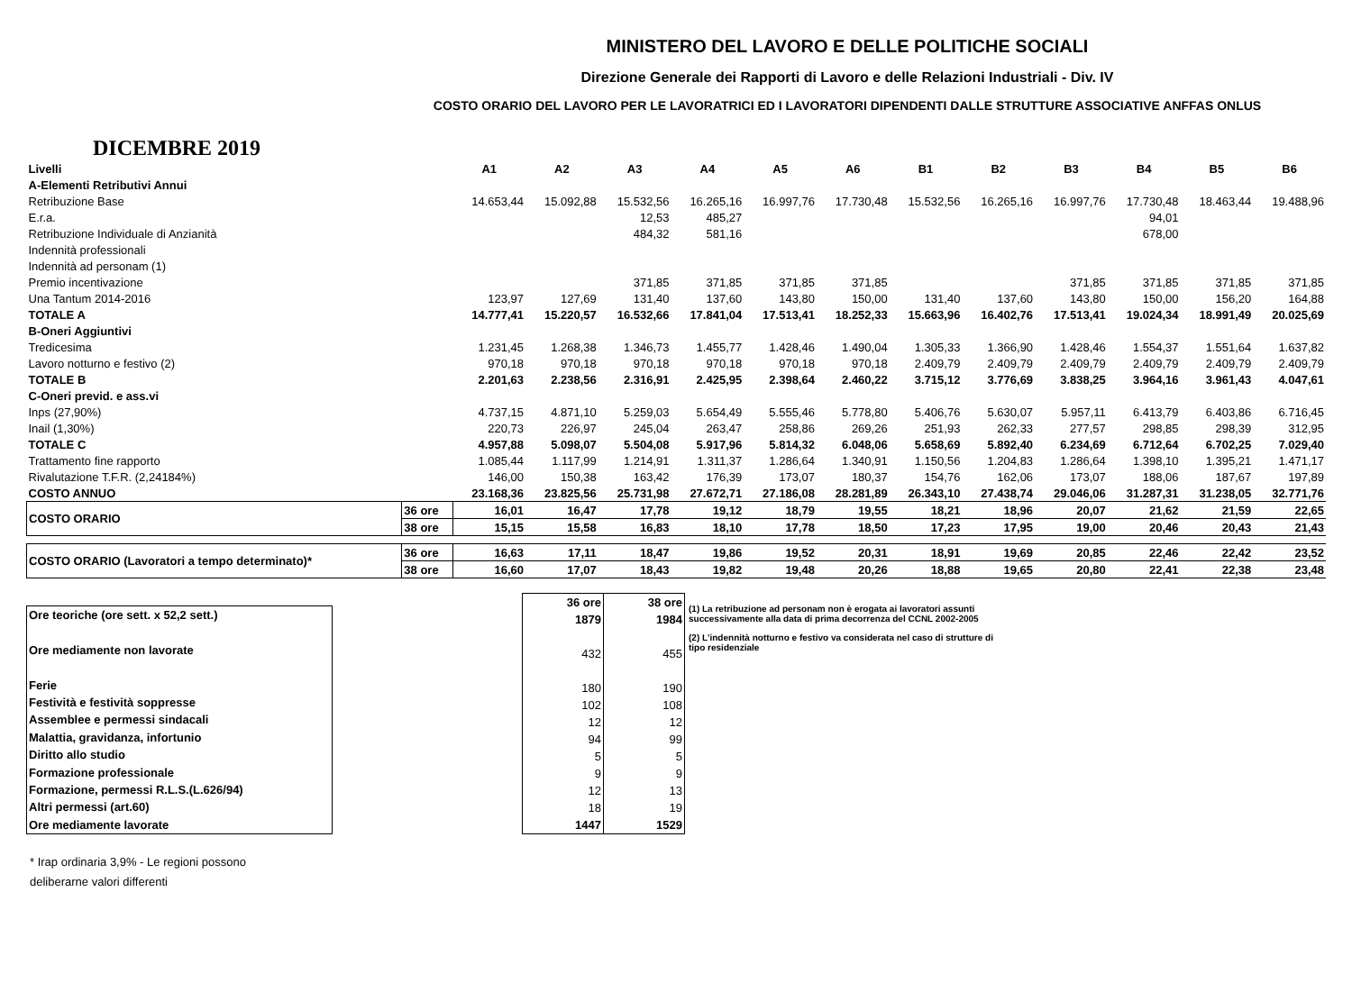MINISTERO DEL LAVORO E DELLE POLITICHE SOCIALI
Direzione Generale dei Rapporti di Lavoro e delle Relazioni Industriali - Div. IV
COSTO ORARIO DEL LAVORO PER LE LAVORATRICI ED I LAVORATORI DIPENDENTI DALLE STRUTTURE ASSOCIATIVE ANFFAS ONLUS
DICEMBRE 2019
| Livelli | | A1 | A2 | A3 | A4 | A5 | A6 | B1 | B2 | B3 | B4 | B5 | B6 |
| A-Elementi Retributivi Annui | | | | | | | | | | | | | |
| Retribuzione Base | | 14.653,44 | 15.092,88 | 15.532,56 | 16.265,16 | 16.997,76 | 17.730,48 | 15.532,56 | 16.265,16 | 16.997,76 | 17.730,48 | 18.463,44 | 19.488,96 |
| E.r.a. | | | | 12,53 | 485,27 | | | | | | 94,01 | | |
| Retribuzione Individuale di Anzianità | | | | 484,32 | 581,16 | | | | | | 678,00 | | |
| Indennità professionali | | | | | | | | | | | | | |
| Indennità ad personam (1) | | | | | | | | | | | | | |
| Premio incentivazione | | | | 371,85 | 371,85 | 371,85 | 371,85 | | | 371,85 | 371,85 | 371,85 | 371,85 |
| Una Tantum 2014-2016 | | 123,97 | 127,69 | 131,40 | 137,60 | 143,80 | 150,00 | 131,40 | 137,60 | 143,80 | 150,00 | 156,20 | 164,88 |
| TOTALE A | | 14.777,41 | 15.220,57 | 16.532,66 | 17.841,04 | 17.513,41 | 18.252,33 | 15.663,96 | 16.402,76 | 17.513,41 | 19.024,34 | 18.991,49 | 20.025,69 |
| B-Oneri Aggiuntivi | | | | | | | | | | | | | |
| Tredicesima | | 1.231,45 | 1.268,38 | 1.346,73 | 1.455,77 | 1.428,46 | 1.490,04 | 1.305,33 | 1.366,90 | 1.428,46 | 1.554,37 | 1.551,64 | 1.637,82 |
| Lavoro notturno e festivo (2) | | 970,18 | 970,18 | 970,18 | 970,18 | 970,18 | 970,18 | 2.409,79 | 2.409,79 | 2.409,79 | 2.409,79 | 2.409,79 | 2.409,79 |
| TOTALE B | | 2.201,63 | 2.238,56 | 2.316,91 | 2.425,95 | 2.398,64 | 2.460,22 | 3.715,12 | 3.776,69 | 3.838,25 | 3.964,16 | 3.961,43 | 4.047,61 |
| C-Oneri previd. e ass.vi | | | | | | | | | | | | | |
| Inps (27,90%) | | 4.737,15 | 4.871,10 | 5.259,03 | 5.654,49 | 5.555,46 | 5.778,80 | 5.406,76 | 5.630,07 | 5.957,11 | 6.413,79 | 6.403,86 | 6.716,45 |
| Inail (1,30%) | | 220,73 | 226,97 | 245,04 | 263,47 | 258,86 | 269,26 | 251,93 | 262,33 | 277,57 | 298,85 | 298,39 | 312,95 |
| TOTALE C | | 4.957,88 | 5.098,07 | 5.504,08 | 5.917,96 | 5.814,32 | 6.048,06 | 5.658,69 | 5.892,40 | 6.234,69 | 6.712,64 | 6.702,25 | 7.029,40 |
| Trattamento fine rapporto | | 1.085,44 | 1.117,99 | 1.214,91 | 1.311,37 | 1.286,64 | 1.340,91 | 1.150,56 | 1.204,83 | 1.286,64 | 1.398,10 | 1.395,21 | 1.471,17 |
| Rivalutazione T.F.R. (2,24184%) | | 146,00 | 150,38 | 163,42 | 176,39 | 173,07 | 180,37 | 154,76 | 162,06 | 173,07 | 188,06 | 187,67 | 197,89 |
| COSTO ANNUO | | 23.168,36 | 23.825,56 | 25.731,98 | 27.672,71 | 27.186,08 | 28.281,89 | 26.343,10 | 27.438,74 | 29.046,06 | 31.287,31 | 31.238,05 | 32.771,76 |
| COSTO ORARIO | 36 ore | 16,01 | 16,47 | 17,78 | 19,12 | 18,79 | 19,55 | 18,21 | 18,96 | 20,07 | 21,62 | 21,59 | 22,65 |
| | 38 ore | 15,15 | 15,58 | 16,83 | 18,10 | 17,78 | 18,50 | 17,23 | 17,95 | 19,00 | 20,46 | 20,43 | 21,43 |
| COSTO ORARIO (Lavoratori a tempo determinato)* | 36 ore | 16,63 | 17,11 | 18,47 | 19,86 | 19,52 | 20,31 | 18,91 | 19,69 | 20,85 | 22,46 | 22,42 | 23,52 |
| | 38 ore | 16,60 | 17,07 | 18,43 | 19,82 | 19,48 | 20,26 | 18,88 | 19,65 | 20,80 | 22,41 | 22,38 | 23,48 |
| Ore teoriche (ore sett. x 52,2 sett.) |
| Ore mediamente non lavorate |
| Ferie |
| Festività e festività soppresse |
| Assemblee e permessi sindacali |
| Malattia, gravidanza, infortunio |
| Diritto allo studio |
| Formazione professionale |
| Formazione, permessi R.L.S.(L.626/94) |
| Altri permessi (art.60) |
| Ore mediamente lavorate |
| 36 ore | 38 ore |
| --- | --- |
| 1879 | 1984 |
| 432 | 455 |
| 180 | 190 |
| 102 | 108 |
| 12 | 12 |
| 94 | 99 |
| 5 | 5 |
| 9 | 9 |
| 12 | 13 |
| 18 | 19 |
| 1447 | 1529 |
(1) La retribuzione ad personam non è erogata ai lavoratori assunti successivamente alla data di prima decorrenza del CCNL 2002-2005
(2) L'indennità notturno e festivo va considerata nel caso di strutture di tipo residenziale
* Irap ordinaria 3,9% - Le regioni possono
deliberarne valori differenti